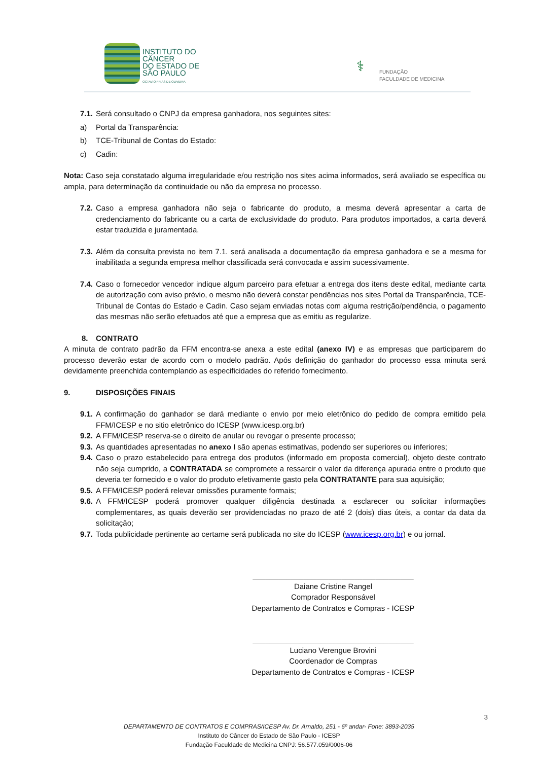INSTITUTO DO
CÂNCER
DO ESTADO DE
SÃO PAULO
OCTAVIO FRIAS DE OLIVEIRA
⚕
FUNDAÇÃO
FACULDADE DE MEDICINA
7.1. Será consultado o CNPJ da empresa ganhadora, nos seguintes sites:
a) Portal da Transparência:
b) TCE-Tribunal de Contas do Estado:
c) Cadin:
Nota: Caso seja constatado alguma irregularidade e/ou restrição nos sites acima informados, será avaliado se específica ou ampla, para determinação da continuidade ou não da empresa no processo.
7.2. Caso a empresa ganhadora não seja o fabricante do produto, a mesma deverá apresentar a carta de credenciamento do fabricante ou a carta de exclusividade do produto. Para produtos importados, a carta deverá estar traduzida e juramentada.
7.3. Além da consulta prevista no item 7.1. será analisada a documentação da empresa ganhadora e se a mesma for inabilitada a segunda empresa melhor classificada será convocada e assim sucessivamente.
7.4. Caso o fornecedor vencedor indique algum parceiro para efetuar a entrega dos itens deste edital, mediante carta de autorização com aviso prévio, o mesmo não deverá constar pendências nos sites Portal da Transparência, TCE-Tribunal de Contas do Estado e Cadin. Caso sejam enviadas notas com alguma restrição/pendência, o pagamento das mesmas não serão efetuados até que a empresa que as emitiu as regularize.
8. CONTRATO
A minuta de contrato padrão da FFM encontra-se anexa a este edital (anexo IV) e as empresas que participarem do processo deverão estar de acordo com o modelo padrão. Após definição do ganhador do processo essa minuta será devidamente preenchida contemplando as especificidades do referido fornecimento.
9. DISPOSIÇÕES FINAIS
9.1. A confirmação do ganhador se dará mediante o envio por meio eletrônico do pedido de compra emitido pela FFM/ICESP e no sitio eletrônico do ICESP (www.icesp.org.br)
9.2. A FFM/ICESP reserva-se o direito de anular ou revogar o presente processo;
9.3. As quantidades apresentadas no anexo I são apenas estimativas, podendo ser superiores ou inferiores;
9.4. Caso o prazo estabelecido para entrega dos produtos (informado em proposta comercial), objeto deste contrato não seja cumprido, a CONTRATADA se compromete a ressarcir o valor da diferença apurada entre o produto que deveria ter fornecido e o valor do produto efetivamente gasto pela CONTRATANTE para sua aquisição;
9.5. A FFM/ICESP poderá relevar omissões puramente formais;
9.6. A FFM/ICESP poderá promover qualquer diligência destinada a esclarecer ou solicitar informações complementares, as quais deverão ser providenciadas no prazo de até 2 (dois) dias úteis, a contar da data da solicitação;
9.7. Toda publicidade pertinente ao certame será publicada no site do ICESP (www.icesp.org.br) e ou jornal.
______________________________________
Daiane Cristine Rangel
Comprador Responsável
Departamento de Contratos e Compras - ICESP
______________________________________
Luciano Verengue Brovini
Coordenador de Compras
Departamento de Contratos e Compras - ICESP
3
DEPARTAMENTO DE CONTRATOS E COMPRAS/ICESP Av. Dr. Arnaldo, 251 - 6º andar- Fone: 3893-2035
Instituto do Câncer do Estado de São Paulo - ICESP
Fundação Faculdade de Medicina CNPJ: 56.577.059/0006-06